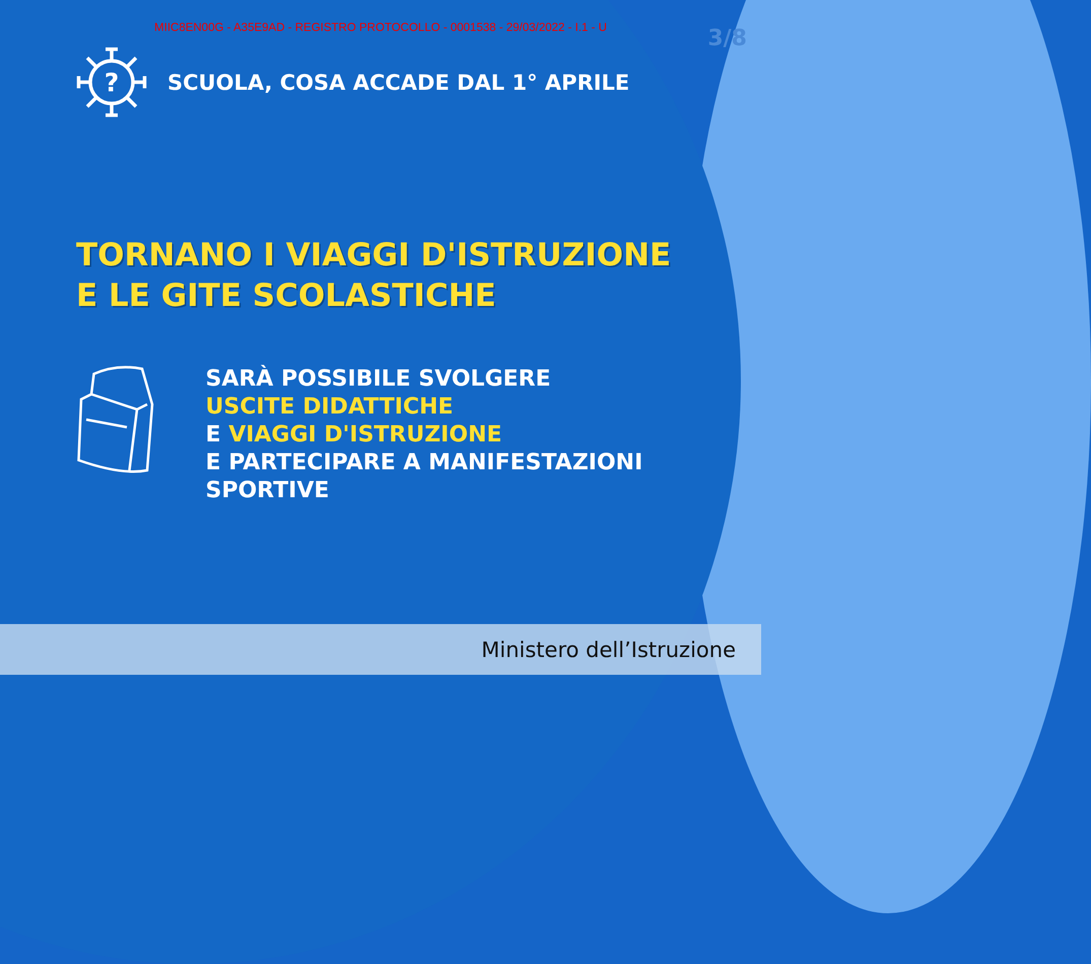MIIC8EN00G - A35E9AD - REGISTRO PROTOCOLLO - 0001538 - 29/03/2022 - I.1 - U
3/8
?
SCUOLA, COSA ACCADE DAL 1° APRILE
TORNANO I VIAGGI D'ISTRUZIONE
E LE GITE SCOLASTICHE
SARÀ POSSIBILE SVOLGERE
USCITE DIDATTICHE
E VIAGGI D'ISTRUZIONE
E PARTECIPARE A MANIFESTAZIONI
SPORTIVE
Ministero dell’Istruzione